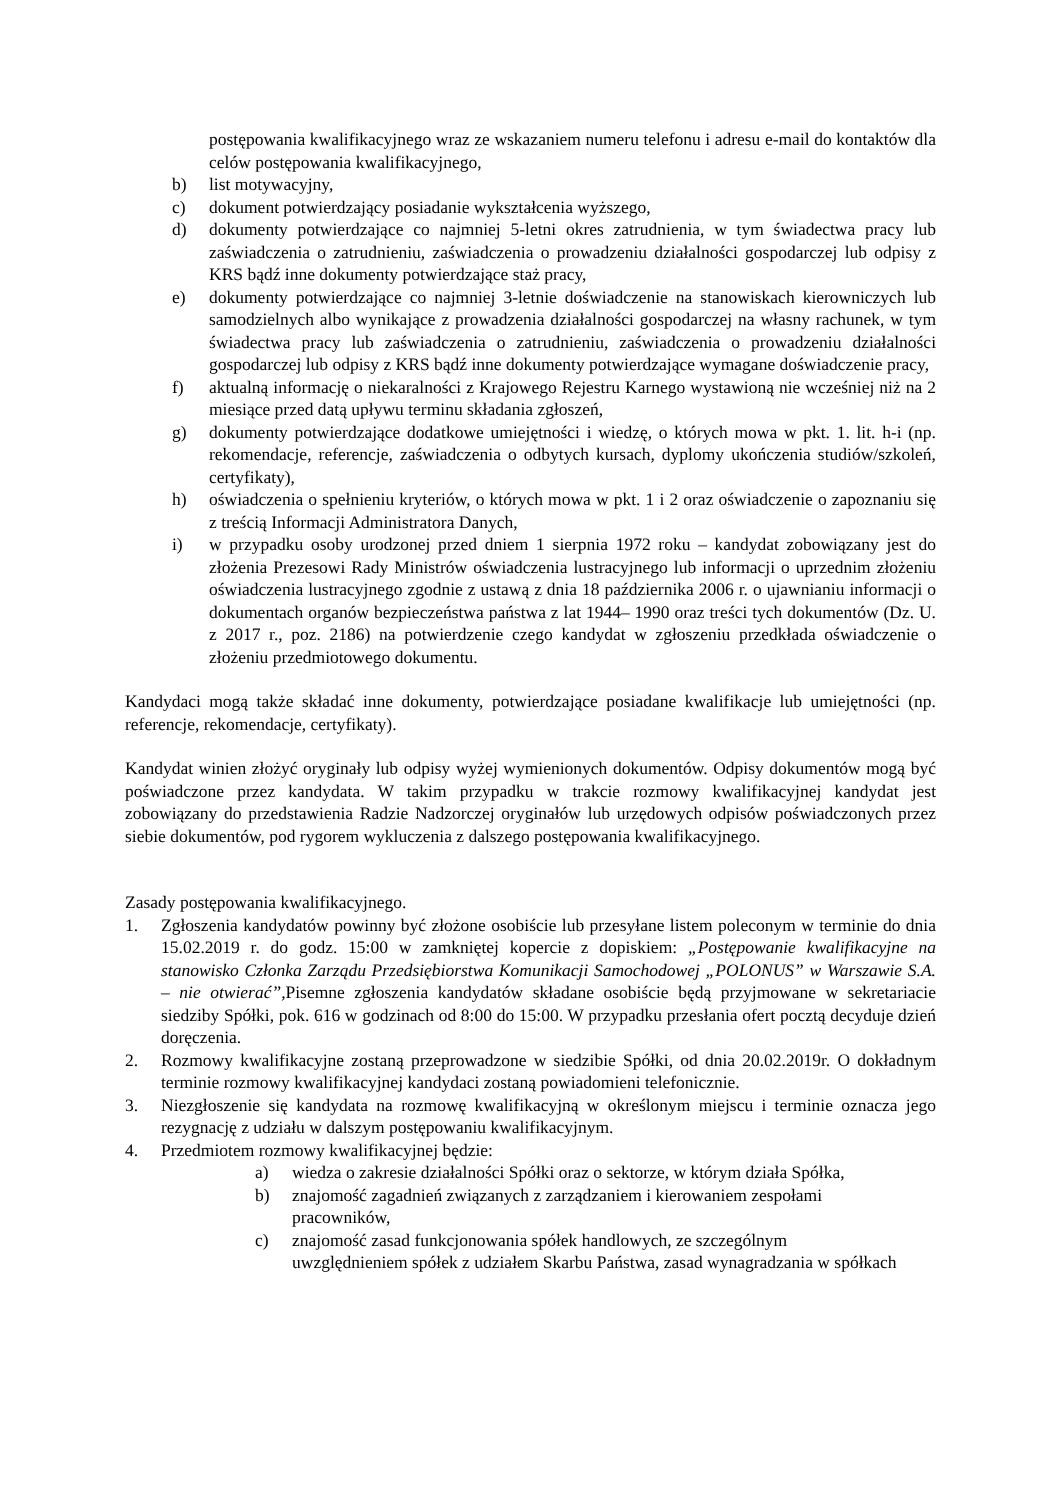postępowania kwalifikacyjnego wraz ze wskazaniem numeru telefonu i adresu e-mail do kontaktów dla celów postępowania kwalifikacyjnego,
b) list motywacyjny,
c) dokument potwierdzający posiadanie wykształcenia wyższego,
d) dokumenty potwierdzające co najmniej 5-letni okres zatrudnienia, w tym świadectwa pracy lub zaświadczenia o zatrudnieniu, zaświadczenia o prowadzeniu działalności gospodarczej lub odpisy z KRS bądź inne dokumenty potwierdzające staż pracy,
e) dokumenty potwierdzające co najmniej 3-letnie doświadczenie na stanowiskach kierowniczych lub samodzielnych albo wynikające z prowadzenia działalności gospodarczej na własny rachunek, w tym świadectwa pracy lub zaświadczenia o zatrudnieniu, zaświadczenia o prowadzeniu działalności gospodarczej lub odpisy z KRS bądź inne dokumenty potwierdzające wymagane doświadczenie pracy,
f) aktualną informację o niekaralności z Krajowego Rejestru Karnego wystawioną nie wcześniej niż na 2 miesiące przed datą upływu terminu składania zgłoszeń,
g) dokumenty potwierdzające dodatkowe umiejętności i wiedzę, o których mowa w pkt. 1. lit. h-i (np. rekomendacje, referencje, zaświadczenia o odbytych kursach, dyplomy ukończenia studiów/szkoleń, certyfikaty),
h) oświadczenia o spełnieniu kryteriów, o których mowa w pkt. 1 i 2 oraz oświadczenie o zapoznaniu się z treścią Informacji Administratora Danych,
i) w przypadku osoby urodzonej przed dniem 1 sierpnia 1972 roku – kandydat zobowiązany jest do złożenia Prezesowi Rady Ministrów oświadczenia lustracyjnego lub informacji o uprzednim złożeniu oświadczenia lustracyjnego zgodnie z ustawą z dnia 18 października 2006 r. o ujawnianiu informacji o dokumentach organów bezpieczeństwa państwa z lat 1944– 1990 oraz treści tych dokumentów (Dz. U. z 2017 r., poz. 2186) na potwierdzenie czego kandydat w zgłoszeniu przedkłada oświadczenie o złożeniu przedmiotowego dokumentu.
Kandydaci mogą także składać inne dokumenty, potwierdzające posiadane kwalifikacje lub umiejętności (np. referencje, rekomendacje, certyfikaty).
Kandydat winien złożyć oryginały lub odpisy wyżej wymienionych dokumentów. Odpisy dokumentów mogą być poświadczone przez kandydata. W takim przypadku w trakcie rozmowy kwalifikacyjnej kandydat jest zobowiązany do przedstawienia Radzie Nadzorczej oryginałów lub urzędowych odpisów poświadczonych przez siebie dokumentów, pod rygorem wykluczenia z dalszego postępowania kwalifikacyjnego.
Zasady postępowania kwalifikacyjnego.
1. Zgłoszenia kandydatów powinny być złożone osobiście lub przesyłane listem poleconym w terminie do dnia 15.02.2019 r. do godz. 15:00 w zamkniętej kopercie z dopiskiem: „Postępowanie kwalifikacyjne na stanowisko Członka Zarządu Przedsiębiorstwa Komunikacji Samochodowej „POLONUS” w Warszawie S.A. – nie otwierać”, Pisemne zgłoszenia kandydatów składane osobiście będą przyjmowane w sekretariacie siedziby Spółki, pok. 616 w godzinach od 8:00 do 15:00. W przypadku przesłania ofert pocztą decyduje dzień doręczenia.
2. Rozmowy kwalifikacyjne zostaną przeprowadzone w siedzibie Spółki, od dnia 20.02.2019r. O dokładnym terminie rozmowy kwalifikacyjnej kandydaci zostaną powiadomieni telefonicznie.
3. Niezgłoszenie się kandydata na rozmowę kwalifikacyjną w określonym miejscu i terminie oznacza jego rezygnację z udziału w dalszym postępowaniu kwalifikacyjnym.
4. Przedmiotem rozmowy kwalifikacyjnej będzie:
a) wiedza o zakresie działalności Spółki oraz o sektorze, w którym działa Spółka,
b) znajomość zagadnień związanych z zarządzaniem i kierowaniem zespołami
pracowników,
c) znajomość zasad funkcjonowania spółek handlowych, ze szczególnym
uwzględnieniem spółek z udziałem Skarbu Państwa, zasad wynagradzania w spółkach